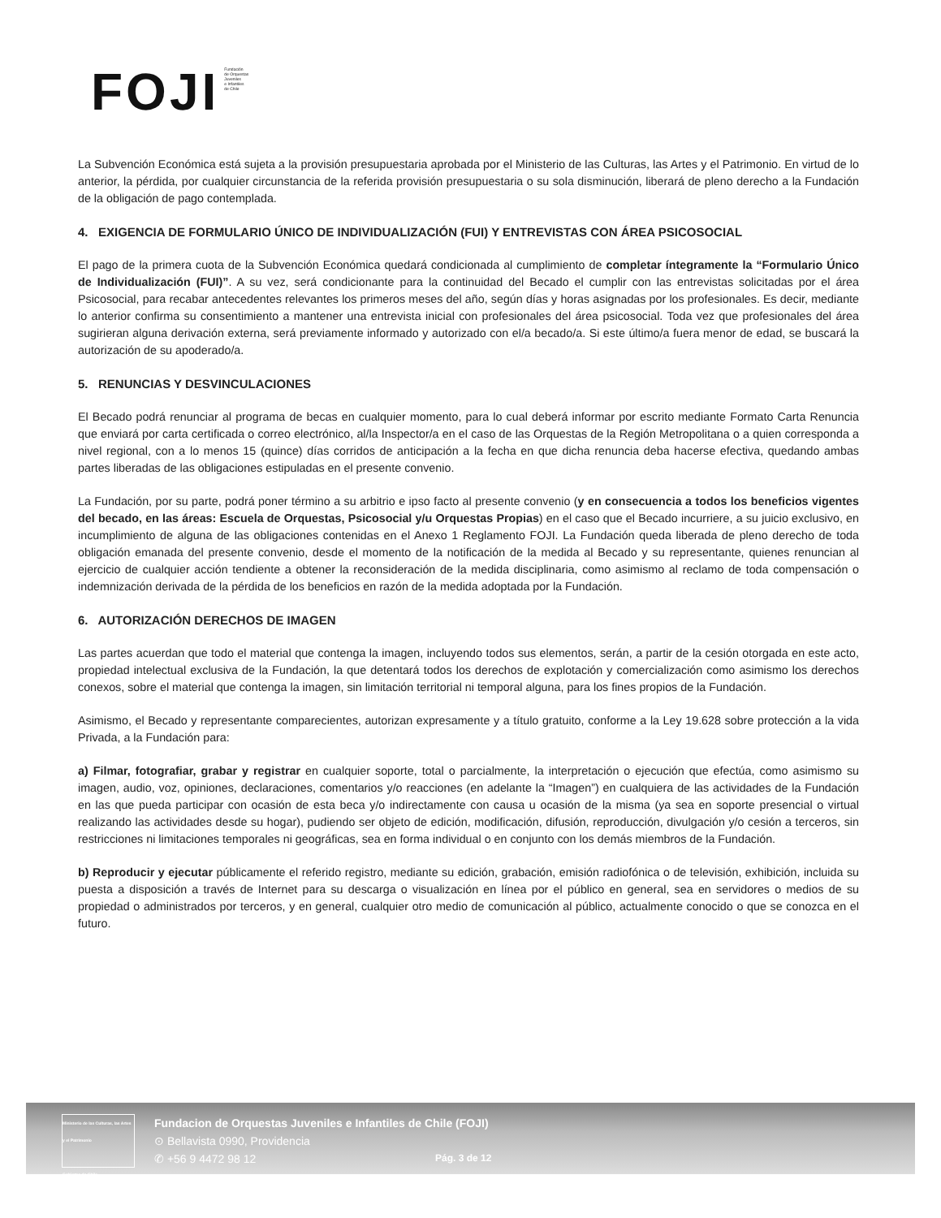FOJI
Fundación
de Orquestas
Juveniles
e Infantiles
de Chile
La Subvención Económica está sujeta a la provisión presupuestaria aprobada por el Ministerio de las Culturas, las Artes y el Patrimonio. En virtud de lo anterior, la pérdida, por cualquier circunstancia de la referida provisión presupuestaria o su sola disminución, liberará de pleno derecho a la Fundación de la obligación de pago contemplada.
4. EXIGENCIA DE FORMULARIO ÚNICO DE INDIVIDUALIZACIÓN (FUI) Y ENTREVISTAS CON ÁREA PSICOSOCIAL
El pago de la primera cuota de la Subvención Económica quedará condicionada al cumplimiento de completar íntegramente la “Formulario Único de Individualización (FUI)”. A su vez, será condicionante para la continuidad del Becado el cumplir con las entrevistas solicitadas por el área Psicosocial, para recabar antecedentes relevantes los primeros meses del año, según días y horas asignadas por los profesionales. Es decir, mediante lo anterior confirma su consentimiento a mantener una entrevista inicial con profesionales del área psicosocial. Toda vez que profesionales del área sugirieran alguna derivación externa, será previamente informado y autorizado con el/a becado/a. Si este último/a fuera menor de edad, se buscará la autorización de su apoderado/a.
5. RENUNCIAS Y DESVINCULACIONES
El Becado podrá renunciar al programa de becas en cualquier momento, para lo cual deberá informar por escrito mediante Formato Carta Renuncia que enviará por carta certificada o correo electrónico, al/la Inspector/a en el caso de las Orquestas de la Región Metropolitana o a quien corresponda a nivel regional, con a lo menos 15 (quince) días corridos de anticipación a la fecha en que dicha renuncia deba hacerse efectiva, quedando ambas partes liberadas de las obligaciones estipuladas en el presente convenio.
La Fundación, por su parte, podrá poner término a su arbitrio e ipso facto al presente convenio (y en consecuencia a todos los beneficios vigentes del becado, en las áreas: Escuela de Orquestas, Psicosocial y/u Orquestas Propias) en el caso que el Becado incurriere, a su juicio exclusivo, en incumplimiento de alguna de las obligaciones contenidas en el Anexo 1 Reglamento FOJI. La Fundación queda liberada de pleno derecho de toda obligación emanada del presente convenio, desde el momento de la notificación de la medida al Becado y su representante, quienes renuncian al ejercicio de cualquier acción tendiente a obtener la reconsideración de la medida disciplinaria, como asimismo al reclamo de toda compensación o indemnización derivada de la pérdida de los beneficios en razón de la medida adoptada por la Fundación.
6. AUTORIZACIÓN DERECHOS DE IMAGEN
Las partes acuerdan que todo el material que contenga la imagen, incluyendo todos sus elementos, serán, a partir de la cesión otorgada en este acto, propiedad intelectual exclusiva de la Fundación, la que detentará todos los derechos de explotación y comercialización como asimismo los derechos conexos, sobre el material que contenga la imagen, sin limitación territorial ni temporal alguna, para los fines propios de la Fundación.
Asimismo, el Becado y representante comparecientes, autorizan expresamente y a título gratuito, conforme a la Ley 19.628 sobre protección a la vida Privada, a la Fundación para:
a) Filmar, fotografiar, grabar y registrar en cualquier soporte, total o parcialmente, la interpretación o ejecución que efectúa, como asimismo su imagen, audio, voz, opiniones, declaraciones, comentarios y/o reacciones (en adelante la “Imagen”) en cualquiera de las actividades de la Fundación en las que pueda participar con ocasión de esta beca y/o indirectamente con causa u ocasión de la misma (ya sea en soporte presencial o virtual realizando las actividades desde su hogar), pudiendo ser objeto de edición, modificación, difusión, reproducción, divulgación y/o cesión a terceros, sin restricciones ni limitaciones temporales ni geográficas, sea en forma individual o en conjunto con los demás miembros de la Fundación.
b) Reproducir y ejecutar públicamente el referido registro, mediante su edición, grabación, emisión radiofónica o de televisión, exhibición, incluida su puesta a disposición a través de Internet para su descarga o visualización en línea por el público en general, sea en servidores o medios de su propiedad o administrados por terceros, y en general, cualquier otro medio de comunicación al público, actualmente conocido o que se conozca en el futuro.
Ministerio de las Culturas, las Artes y el Patrimonio
Gobierno de Chile
Fundacion de Orquestas Juveniles e Infantiles de Chile (FOJI)
⊙ Bellavista 0990, Providencia
✆ +56 9 4472 98 12
Pág. 3 de 12